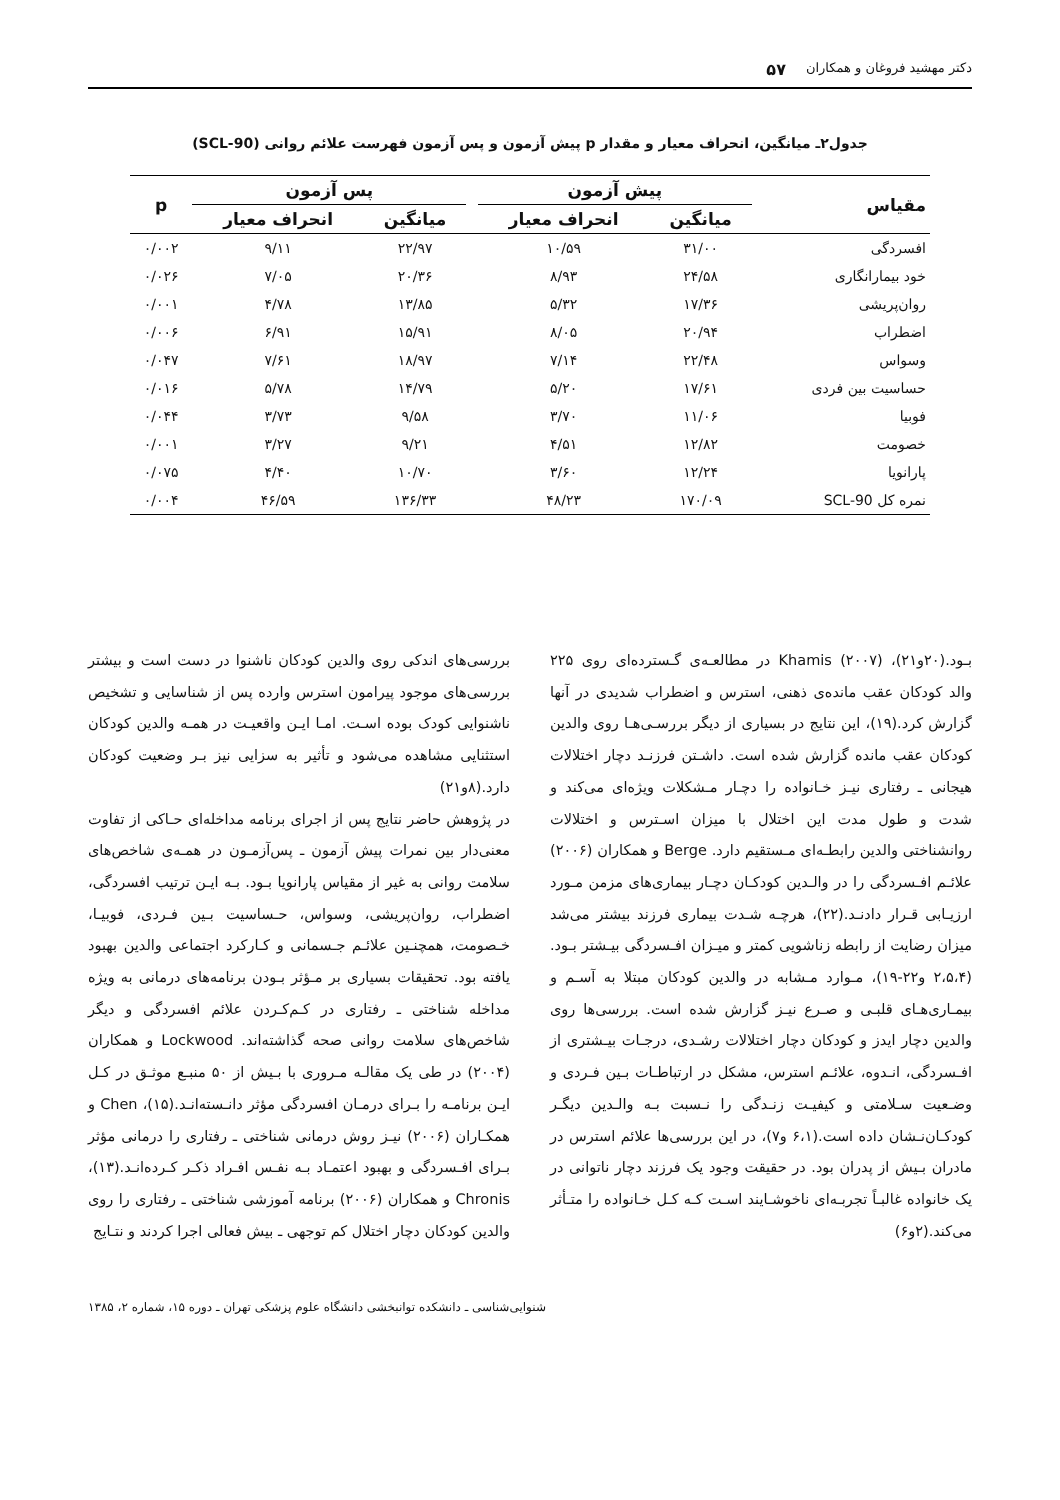دکتر مهشید فروغان و همکاران ۵۷
جدول۲ـ میانگین، انحراف معیار و مقدار p پیش آزمون و پس آزمون فهرست علائم روانی (SCL-90)
| مقیاس | پیش آزمون | | | پس آزمون | | p |
| --- | --- | --- | --- | --- | --- | --- |
| | میانگین | انحراف معیار | | میانگین | انحراف معیار | |
| افسردگی | ۳۱/۰۰ | ۱۰/۵۹ | | ۲۲/۹۷ | ۹/۱۱ | ۰/۰۰۲ |
| خود بیمارانگاری | ۲۴/۵۸ | ۸/۹۳ | | ۲۰/۳۶ | ۷/۰۵ | ۰/۰۲۶ |
| روان‌پریشی | ۱۷/۳۶ | ۵/۳۲ | | ۱۳/۸۵ | ۴/۷۸ | ۰/۰۰۱ |
| اضطراب | ۲۰/۹۴ | ۸/۰۵ | | ۱۵/۹۱ | ۶/۹۱ | ۰/۰۰۶ |
| وسواس | ۲۲/۴۸ | ۷/۱۴ | | ۱۸/۹۷ | ۷/۶۱ | ۰/۰۴۷ |
| حساسیت بین فردی | ۱۷/۶۱ | ۵/۲۰ | | ۱۴/۷۹ | ۵/۷۸ | ۰/۰۱۶ |
| فوبیا | ۱۱/۰۶ | ۳/۷۰ | | ۹/۵۸ | ۳/۷۳ | ۰/۰۴۴ |
| خصومت | ۱۲/۸۲ | ۴/۵۱ | | ۹/۲۱ | ۳/۲۷ | ۰/۰۰۱ |
| پارانویا | ۱۲/۲۴ | ۳/۶۰ | | ۱۰/۷۰ | ۴/۴۰ | ۰/۰۷۵ |
| نمره کل SCL-90 | ۱۷۰/۰۹ | ۴۸/۲۳ | | ۱۳۶/۳۳ | ۴۶/۵۹ | ۰/۰۰۴ |
بـود.(۲۰و۲۱)، Khamis (۲۰۰۷) در مطالعـه‌ی گـسترده‌ای روی ۲۲۵ والد کودکان عقب مانده‌ی ذهنی، استرس و اضطراب شدیدی در آنها گزارش کرد.(۱۹)، این نتایج در بسیاری از دیگر بررسـی‌هـا روی والدین کودکان عقب مانده گزارش شده است. داشـتن فرزنـد دچار اختلالات هیجانی ـ رفتاری نیـز خـانواده را دچـار مـشکلات ویژه‌ای می‌کند و شدت و طول مدت این اختلال با میزان اسـترس و اختلالات روانشناختی والدین رابطـه‌ای مـستقیم دارد. Berge و همکاران (۲۰۰۶) علائـم افـسردگی را در والـدین کودکـان دچـار بیماری‌های مزمن مـورد ارزیـابی قـرار دادنـد.(۲۲)، هرچـه شـدت بیماری فرزند بیشتر می‌شد میزان رضایت از رابطه زناشویی کمتر و میـزان افـسردگی بیـشتر بـود.(۲،۵،۴ و۲۲-۱۹)، مـوارد مـشابه در والدین کودکان مبتلا به آسـم و بیمـاری‌هـای قلبـی و صـرع نیـز گزارش شده است. بررسی‌ها روی والدین دچار ایدز و کودکان دچار اختلالات رشـدی، درجـات بیـشتری از افـسردگی، انـدوه، علائـم استرس، مشکل در ارتباطـات بـین فـردی و وضـعیت سـلامتی و کیفیـت زنـدگی را نـسبت بـه والـدین دیگـر کودکـان‌نـشان داده است.(۶،۱ و۷)، در این بررسی‌ها علائم استرس در مادران بـیش از پدران بود. در حقیقت وجود یک فرزند دچار ناتوانی در یک خانواده غالبـاً تجربـه‌ای ناخوشـایند اسـت کـه کـل خـانواده را متـأثر می‌کند.(۲و۶)
بررسی‌های اندکی روی والدین کودکان ناشنوا در دست است و بیشتر بررسی‌های موجود پیرامون استرس وارده پس از شناسایی و تشخیص ناشنوایی کودک بوده اسـت. امـا ایـن واقعیـت در همـه والدین کودکان استثنایی مشاهده می‌شود و تأثیر به سزایی نیز بـر وضعیت کودکان دارد.(۸و۲۱)
در پژوهش حاضر نتایج پس از اجرای برنامه مداخله‌ای حـاکی از تفاوت معنی‌دار بین نمرات پیش آزمون ـ پس‌آزمـون در همـه‌ی شاخص‌های سلامت روانی به غیر از مقیاس پارانویا بـود. بـه ایـن ترتیب افسردگی، اضطراب، روان‌پریشی، وسواس، حـساسیت بـین فـردی، فوبیـا، خـصومت، همچنـین علائـم جـسمانی و کـارکرد اجتماعی والدین بهبود یافته بود. تحقیقات بسیاری بر مـؤثر بـودن برنامه‌های درمانی به ویژه مداخله شناختی ـ رفتاری در کـم‌کـردن علائم افسردگی و دیگر شاخص‌های سلامت روانی صحه گذاشته‌اند. Lockwood و همکاران (۲۰۰۴) در طی یک مقالـه مـروری با بـیش از ۵۰ منبـع موثـق در کـل ایـن برنامـه را بـرای درمـان افسردگی مؤثر دانـسته‌انـد.(۱۵)، Chen و همکـاران (۲۰۰۶) نیـز روش درمانی شناختی ـ رفتاری را درمانی مؤثر بـرای افـسردگی و بهبود اعتمـاد بـه نفـس افـراد ذکـر کـرده‌انـد.(۱۳)، Chronis و همکاران (۲۰۰۶) برنامه آموزشی شناختی ـ رفتاری را روی والدین کودکان دچار اختلال کم توجهی ـ بیش فعالی اجرا کردند و نتـایج
شنوایی‌شناسی ـ دانشکده توانبخشی دانشگاه علوم پزشکی تهران ـ دوره ۱۵، شماره ۲، ۱۳۸۵